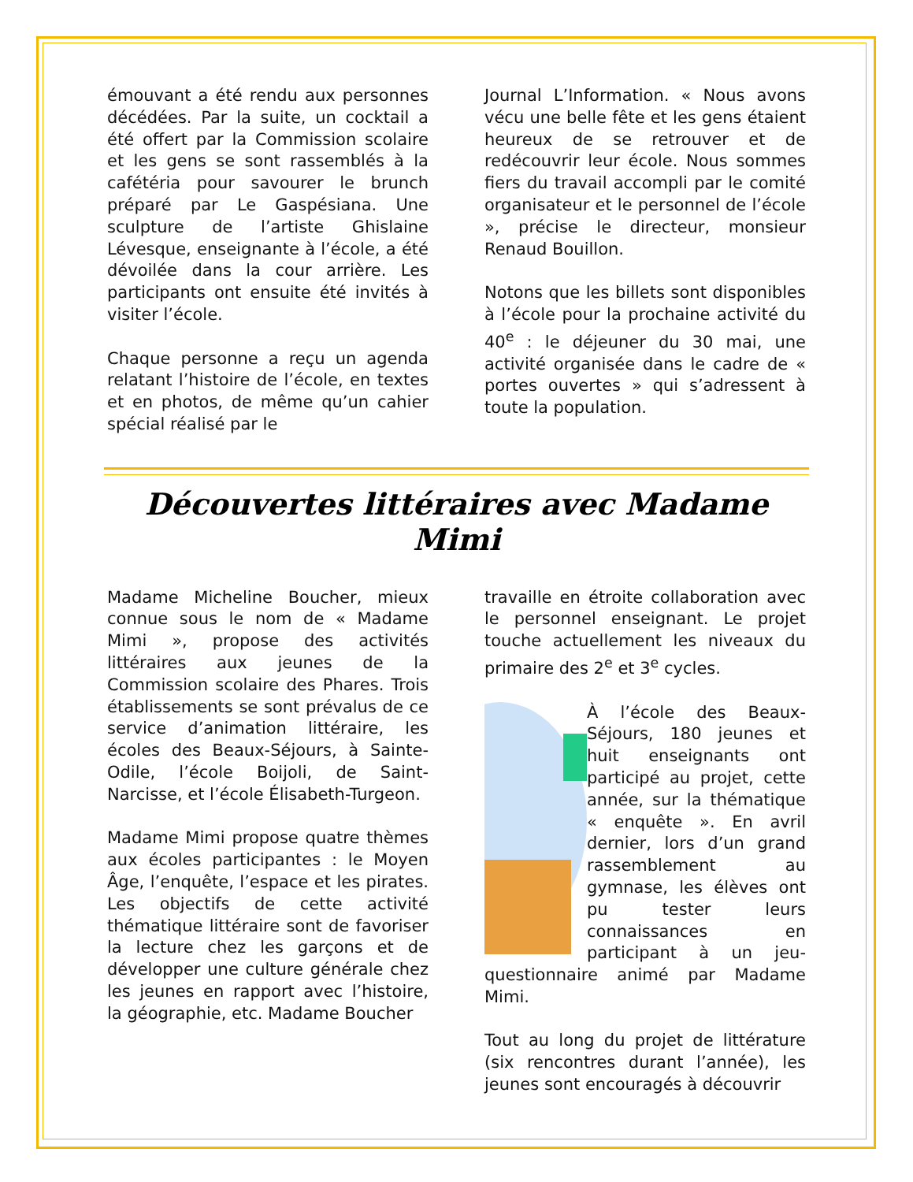émouvant a été rendu aux personnes décédées. Par la suite, un cocktail a été offert par la Commission scolaire et les gens se sont rassemblés à la cafétéria pour savourer le brunch préparé par Le Gaspésiana. Une sculpture de l’artiste Ghislaine Lévesque, enseignante à l’école, a été dévoilée dans la cour arrière. Les participants ont ensuite été invités à visiter l’école.
Chaque personne a reçu un agenda relatant l’histoire de l’école, en textes et en photos, de même qu’un cahier spécial réalisé par le
Journal L’Information. « Nous avons vécu une belle fête et les gens étaient heureux de se retrouver et de redécouvrir leur école. Nous sommes fiers du travail accompli par le comité organisateur et le personnel de l’école », précise le directeur, monsieur Renaud Bouillon.
Notons que les billets sont disponibles à l’école pour la prochaine activité du 40<sup>e</sup> : le déjeuner du 30 mai, une activité organisée dans le cadre de « portes ouvertes » qui s’adressent à toute la population.
Découvertes littéraires avec Madame Mimi
Madame Micheline Boucher, mieux connue sous le nom de « Madame Mimi », propose des activités littéraires aux jeunes de la Commission scolaire des Phares. Trois établissements se sont prévalus de ce service d’animation littéraire, les écoles des Beaux-Séjours, à Sainte-Odile, l’école Boijoli, de Saint-Narcisse, et l’école Élisabeth-Turgeon.
Madame Mimi propose quatre thèmes aux écoles participantes : le Moyen Âge, l’enquête, l’espace et les pirates. Les objectifs de cette activité thématique littéraire sont de favoriser la lecture chez les garçons et de développer une culture générale chez les jeunes en rapport avec l’histoire, la géographie, etc. Madame Boucher
travaille en étroite collaboration avec le personnel enseignant. Le projet touche actuellement les niveaux du primaire des 2<sup>e</sup> et 3<sup>e</sup> cycles.
À l’école des Beaux-Séjours, 180 jeunes et huit enseignants ont participé au projet, cette année, sur la thématique « enquête ». En avril dernier, lors d’un grand rassemblement au gymnase, les élèves ont pu tester leurs connaissances en participant à un jeu-questionnaire animé par Madame Mimi.
Tout au long du projet de littérature (six rencontres durant l’année), les jeunes sont encouragés à découvrir